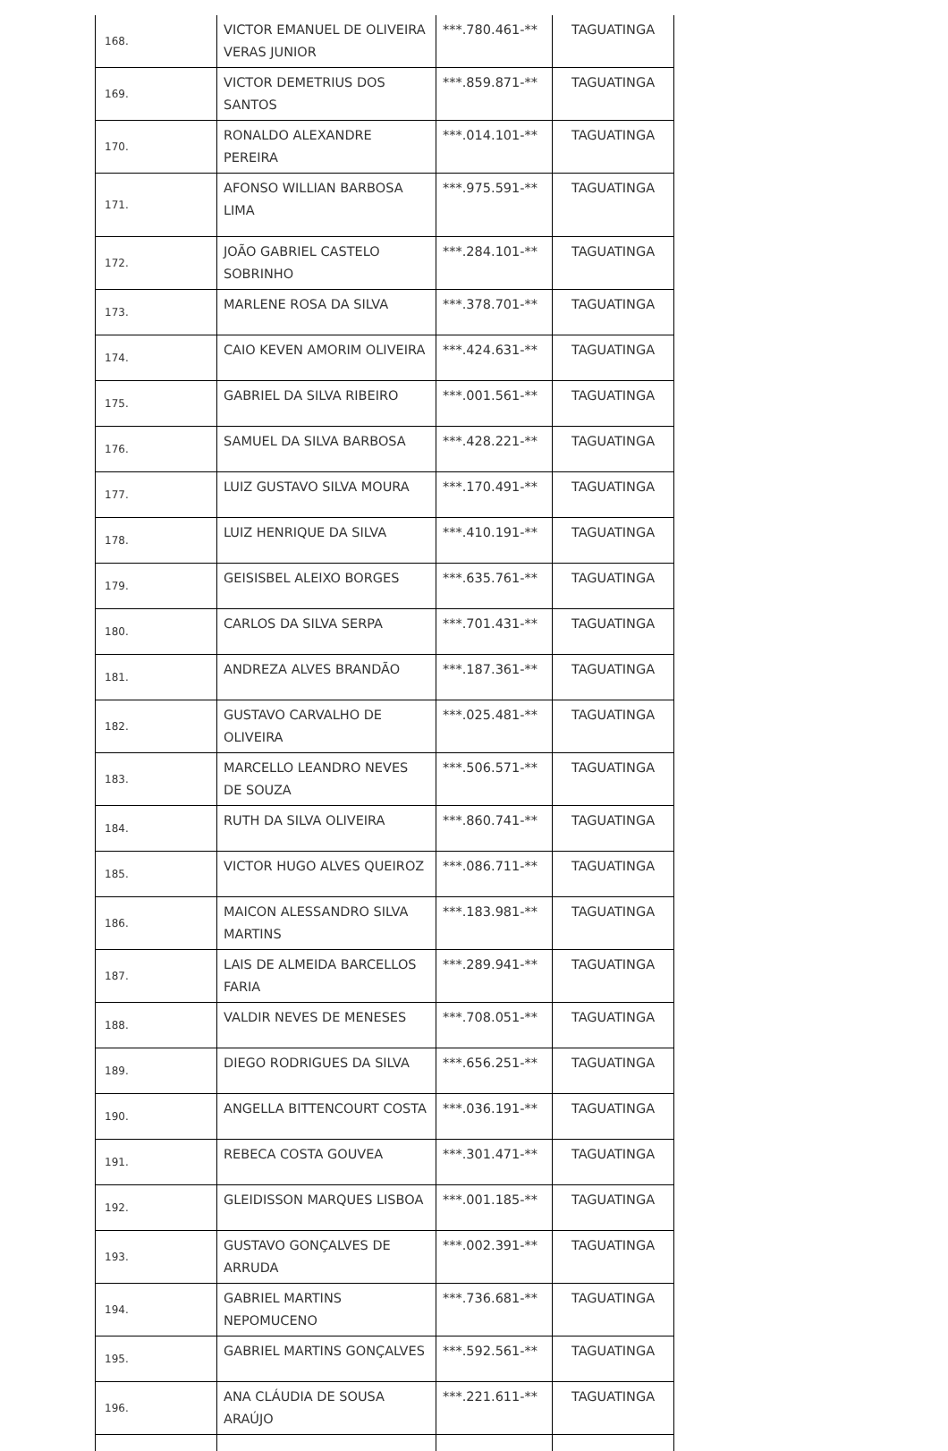| 168. | VICTOR EMANUEL DE OLIVEIRA VERAS JUNIOR | ***.780.461-** | TAGUATINGA |
| 169. | VICTOR DEMETRIUS DOS SANTOS | ***.859.871-** | TAGUATINGA |
| 170. | RONALDO ALEXANDRE PEREIRA | ***.014.101-** | TAGUATINGA |
| 171. | AFONSO WILLIAN BARBOSA LIMA | ***.975.591-** | TAGUATINGA |
| 172. | JOÃO GABRIEL CASTELO SOBRINHO | ***.284.101-** | TAGUATINGA |
| 173. | MARLENE ROSA DA SILVA | ***.378.701-** | TAGUATINGA |
| 174. | CAIO KEVEN AMORIM OLIVEIRA | ***.424.631-** | TAGUATINGA |
| 175. | GABRIEL DA SILVA RIBEIRO | ***.001.561-** | TAGUATINGA |
| 176. | SAMUEL DA SILVA BARBOSA | ***.428.221-** | TAGUATINGA |
| 177. | LUIZ GUSTAVO SILVA MOURA | ***.170.491-** | TAGUATINGA |
| 178. | LUIZ HENRIQUE DA SILVA | ***.410.191-** | TAGUATINGA |
| 179. | GEISISBEL ALEIXO BORGES | ***.635.761-** | TAGUATINGA |
| 180. | CARLOS DA SILVA SERPA | ***.701.431-** | TAGUATINGA |
| 181. | ANDREZA ALVES BRANDÃO | ***.187.361-** | TAGUATINGA |
| 182. | GUSTAVO CARVALHO DE OLIVEIRA | ***.025.481-** | TAGUATINGA |
| 183. | MARCELLO LEANDRO NEVES DE SOUZA | ***.506.571-** | TAGUATINGA |
| 184. | RUTH DA SILVA OLIVEIRA | ***.860.741-** | TAGUATINGA |
| 185. | VICTOR HUGO ALVES QUEIROZ | ***.086.711-** | TAGUATINGA |
| 186. | MAICON ALESSANDRO SILVA MARTINS | ***.183.981-** | TAGUATINGA |
| 187. | LAIS DE ALMEIDA BARCELLOS FARIA | ***.289.941-** | TAGUATINGA |
| 188. | VALDIR NEVES DE MENESES | ***.708.051-** | TAGUATINGA |
| 189. | DIEGO RODRIGUES DA SILVA | ***.656.251-** | TAGUATINGA |
| 190. | ANGELLA BITTENCOURT COSTA | ***.036.191-** | TAGUATINGA |
| 191. | REBECA COSTA GOUVEA | ***.301.471-** | TAGUATINGA |
| 192. | GLEIDISSON MARQUES LISBOA | ***.001.185-** | TAGUATINGA |
| 193. | GUSTAVO GONÇALVES DE ARRUDA | ***.002.391-** | TAGUATINGA |
| 194. | GABRIEL MARTINS NEPOMUCENO | ***.736.681-** | TAGUATINGA |
| 195. | GABRIEL MARTINS GONÇALVES | ***.592.561-** | TAGUATINGA |
| 196. | ANA CLÁUDIA DE SOUSA ARAÚJO | ***.221.611-** | TAGUATINGA |